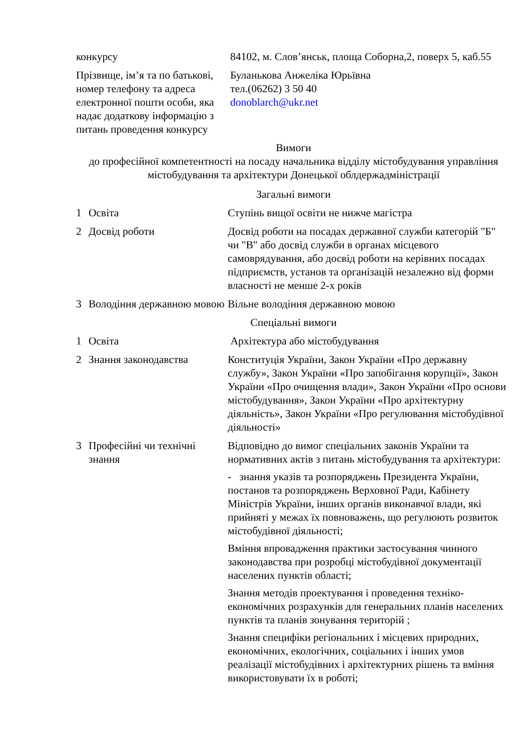| конкурсу | 84102, м. Слов’янськ, площа Соборна,2, поверх 5, каб.55 |
| Прізвище, ім’я та по батькові, номер телефону та адреса електронної пошти особи, яка надає додаткову інформацію з питань проведення конкурсу | Буланькова Анжеліка Юрьївна тел.(06262) 3 50 40 donoblarch@ukr.net |
Вимоги
до професійної компетентності на посаду начальника відділу містобудування управління містобудування та архітектури Донецької облдержадміністрації
Загальні вимоги
| 1 | Освіта | Ступінь вищої освіти не нижче магістра |
| 2 | Досвід роботи | Досвід роботи на посадах державної служби категорій "Б" чи "В" або досвід служби в органах місцевого самоврядування, або досвід роботи на керівних посадах підприємств, установ та організацій незалежно від форми власності не менше 2-х років |
| 3 | Володіння державною мовою | Вільне володіння державною мовою |
Спеціальні вимоги
| 1 | Освіта | Архітектура або містобудування |
| 2 | Знання законодавства | Конституція України, Закон України «Про державну службу», Закон України «Про запобігання корупції», Закон України «Про очищення влади», Закон України «Про основи містобудування», Закон України «Про архітектурну діяльність», Закон України «Про регулювання містобудівної діяльності» |
| 3 | Професійні чи технічні знання | Відповідно до вимог спеціальних законів України та нормативних актів з питань містобудування та архітектури: - знання указів та розпоряджень Президента України, постанов та розпоряджень Верховної Ради, Кабінету Міністрів України, інших органів виконавчої влади, які прийняті у межах їх повноважень, що регулюють розвиток містобудівної діяльності; Вміння впровадження практики застосування чинного законодавства при розробці містобудівної документації населених пунктів області; Знання методів проектування і проведення техніко-економічних розрахунків для генеральних планів населених пунктів та планів зонування територій ; Знання специфіки регіональних і місцевих природних, економічних, екологічних, соціальних і інших умов реалізації містобудівних і архітектурних рішень та вміння використовувати їх в роботі; |